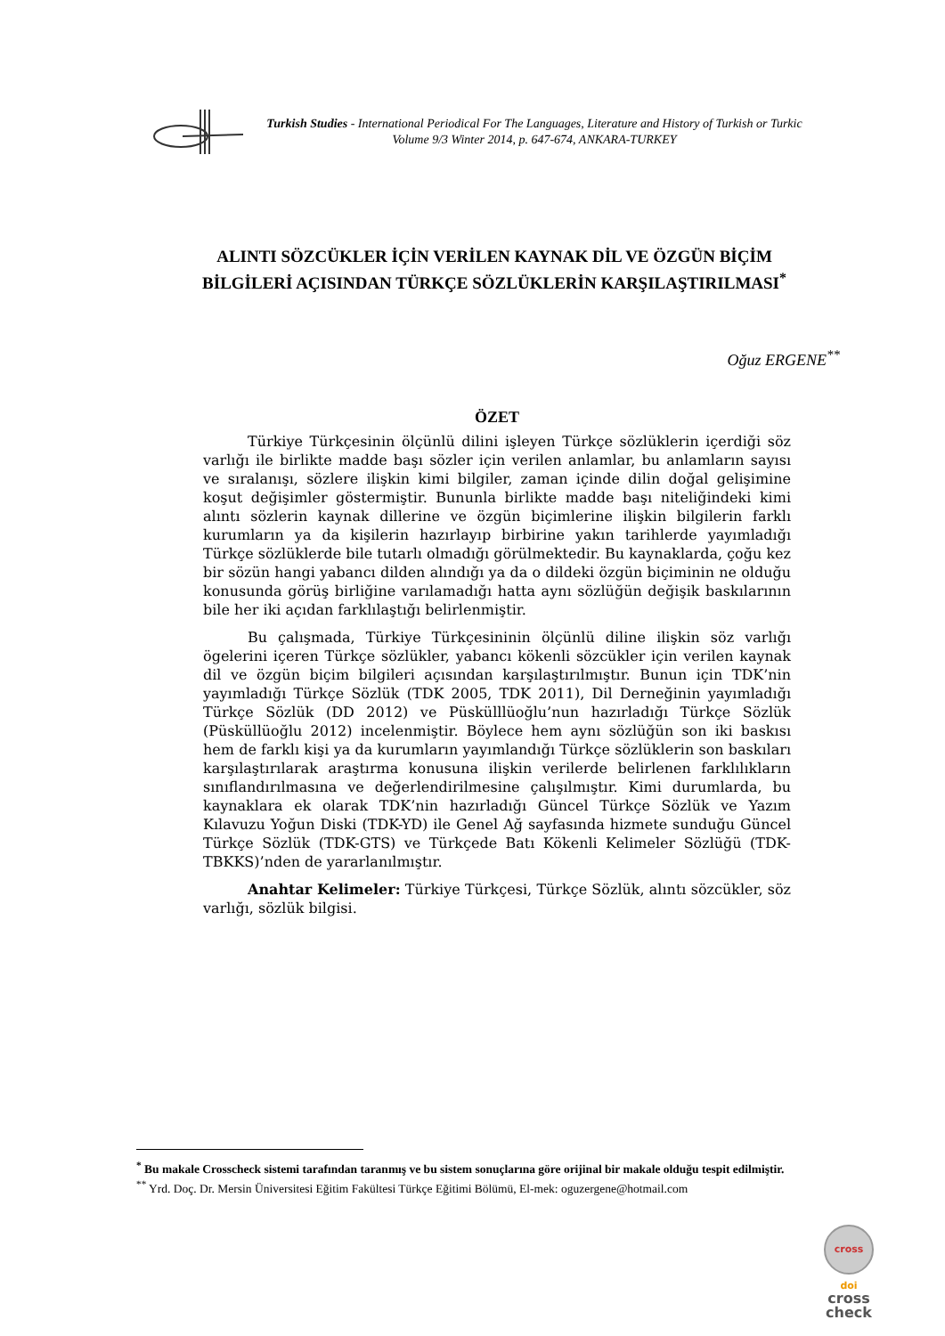Turkish Studies - International Periodical For The Languages, Literature and History of Turkish or Turkic
Volume 9/3 Winter 2014, p. 647-674, ANKARA-TURKEY
ALINTI SÖZCÜKLER İÇİN VERİLEN KAYNAK DİL VE ÖZGÜN BİÇİM BİLGİLERİ AÇISINDAN TÜRKÇE SÖZLÜKLERİN KARŞILAŞTIRILMASI<sup>*</sup>
Oğuz ERGENE<sup>**</sup>
ÖZET
Türkiye Türkçesinin ölçünlü dilini işleyen Türkçe sözlüklerin içerdiği söz varlığı ile birlikte madde başı sözler için verilen anlamlar, bu anlamların sayısı ve sıralanışı, sözlere ilişkin kimi bilgiler, zaman içinde dilin doğal gelişimine koşut değişimler göstermiştir. Bununla birlikte madde başı niteliğindeki kimi alıntı sözlerin kaynak dillerine ve özgün biçimlerine ilişkin bilgilerin farklı kurumların ya da kişilerin hazırlayıp birbirine yakın tarihlerde yayımladığı Türkçe sözlüklerde bile tutarlı olmadığı görülmektedir. Bu kaynaklarda, çoğu kez bir sözün hangi yabancı dilden alındığı ya da o dildeki özgün biçiminin ne olduğu konusunda görüş birliğine varılamadığı hatta aynı sözlüğün değişik baskılarının bile her iki açıdan farklılaştığı belirlenmiştir.
Bu çalışmada, Türkiye Türkçesininin ölçünlü diline ilişkin söz varlığı ögelerini içeren Türkçe sözlükler, yabancı kökenli sözcükler için verilen kaynak dil ve özgün biçim bilgileri açısından karşılaştırılmıştır. Bunun için TDK’nin yayımladığı Türkçe Sözlük (TDK 2005, TDK 2011), Dil Derneğinin yayımladığı Türkçe Sözlük (DD 2012) ve Püskülllüoğlu’nun hazırladığı Türkçe Sözlük (Püsküllüoğlu 2012) incelenmiştir. Böylece hem aynı sözlüğün son iki baskısı hem de farklı kişi ya da kurumların yayımlandığı Türkçe sözlüklerin son baskıları karşılaştırılarak araştırma konusuna ilişkin verilerde belirlenen farklılıkların sınıflandırılmasına ve değerlendirilmesine çalışılmıştır. Kimi durumlarda, bu kaynaklara ek olarak TDK’nin hazırladığı Güncel Türkçe Sözlük ve Yazım Kılavuzu Yoğun Diski (TDK-YD) ile Genel Ağ sayfasında hizmete sunduğu Güncel Türkçe Sözlük (TDK-GTS) ve Türkçede Batı Kökenli Kelimeler Sözlüğü (TDK-TBKKS)’nden de yararlanılmıştır.
Anahtar Kelimeler: Türkiye Türkçesi, Türkçe Sözlük, alıntı sözcükler, söz varlığı, sözlük bilgisi.
<sup>*</sup> Bu makale Crosscheck sistemi tarafından taranmış ve bu sistem sonuçlarına göre orijinal bir makale olduğu tespit edilmiştir.
<sup>**</sup> Yrd. Doç. Dr. Mersin Üniversitesi Eğitim Fakültesi Türkçe Eğitimi Bölümü, El-mek: oguzergene@hotmail.com
cross
doi
cross
check